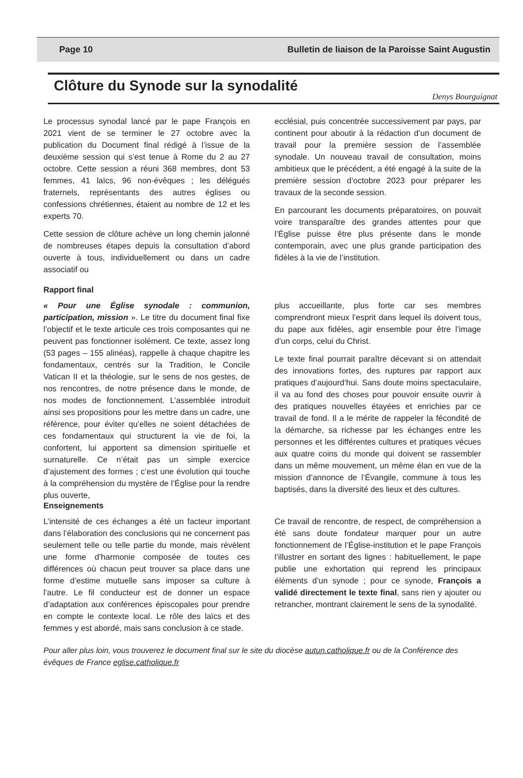Page 10 Bulletin de liaison de la Paroisse Saint Augustin
Clôture du Synode sur la synodalité
Denys Bourguignat
Le processus synodal lancé par le pape François en 2021 vient de se terminer le 27 octobre avec la publication du Document final rédigé à l’issue de la deuxième session qui s’est tenue à Rome du 2 au 27 octobre. Cette session a réuni 368 membres, dont 53 femmes, 41 laïcs, 96 non-évêques ; les délégués fraternels, représentants des autres églises ou confessions chrétiennes, étaient au nombre de 12 et les experts 70.
Cette session de clôture achève un long chemin jalonné de nombreuses étapes depuis la consultation d’abord ouverte à tous, individuellement ou dans un cadre associatif ou
ecclésial, puis concentrée successivement par pays, par continent pour aboutir à la rédaction d’un document de travail pour la première session de l’assemblée synodale. Un nouveau travail de consultation, moins ambitieux que le précédent, a été engagé à la suite de la première session d’octobre 2023 pour préparer les travaux de la seconde session.
En parcourant les documents préparatoires, on pouvait voire transparaître des grandes attentes pour que l’Église puisse être plus présente dans le monde contemporain, avec une plus grande participation des fidèles à la vie de l’institution.
Rapport final
« Pour une Église synodale : communion, participation, mission ». Le titre du document final fixe l’objectif et le texte articule ces trois composantes qui ne peuvent pas fonctionner isolément. Ce texte, assez long (53 pages – 155 alinéas), rappelle à chaque chapitre les fondamentaux, centrés sur la Tradition, le Concile Vatican II et la théologie, sur le sens de nos gestes, de nos rencontres, de notre présence dans le monde, de nos modes de fonctionnement. L’assemblée introduit ainsi ses propositions pour les mettre dans un cadre, une référence, pour éviter qu’elles ne soient détachées de ces fondamentaux qui structurent la vie de foi, la confortent, lui apportent sa dimension spirituelle et surnaturelle. Ce n’était pas un simple exercice d’ajustement des formes ; c’est une évolution qui touche à la compréhension du mystère de l’Église pour la rendre plus ouverte,
plus accueillante, plus forte car ses membres comprendront mieux l’esprit dans lequel ils doivent tous, du pape aux fidèles, agir ensemble pour être l’image d’un corps, celui du Christ.
Le texte final pourrait paraître décevant si on attendait des innovations fortes, des ruptures par rapport aux pratiques d’aujourd’hui. Sans doute moins spectaculaire, il va au fond des choses pour pouvoir ensuite ouvrir à des pratiques nouvelles étayées et enrichies par ce travail de fond. Il a le mérite de rappeler la fécondité de la démarche, sa richesse par les échanges entre les personnes et les différentes cultures et pratiques vécues aux quatre coins du monde qui doivent se rassembler dans un même mouvement, un même élan en vue de la mission d’annonce de l’Évangile, commune à tous les baptisés, dans la diversité des lieux et des cultures.
Enseignements
L’intensité de ces échanges a été un facteur important dans l’élaboration des conclusions qui ne concernent pas seulement telle ou telle partie du monde, mais révèlent une forme d’harmonie composée de toutes ces différences où chacun peut trouver sa place dans une forme d’estime mutuelle sans imposer sa culture à l’autre. Le fil conducteur est de donner un espace d’adaptation aux conférences épiscopales pour prendre en compte le contexte local. Le rôle des laïcs et des femmes y est abordé, mais sans conclusion à ce stade.
Ce travail de rencontre, de respect, de compréhension a été sans doute fondateur marquer pour un autre fonctionnement de l’Église-institution et le pape François l’illustrer en sortant des lignes : habituellement, le pape publie une exhortation qui reprend les principaux éléments d’un synode ; pour ce synode, François a validé directement le texte final, sans rien y ajouter ou retrancher, montrant clairement le sens de la synodalité.
Pour aller plus loin, vous trouverez le document final sur le site du diocèse autun.catholique.fr ou de la Conférence des évêques de France eglise.catholique.fr